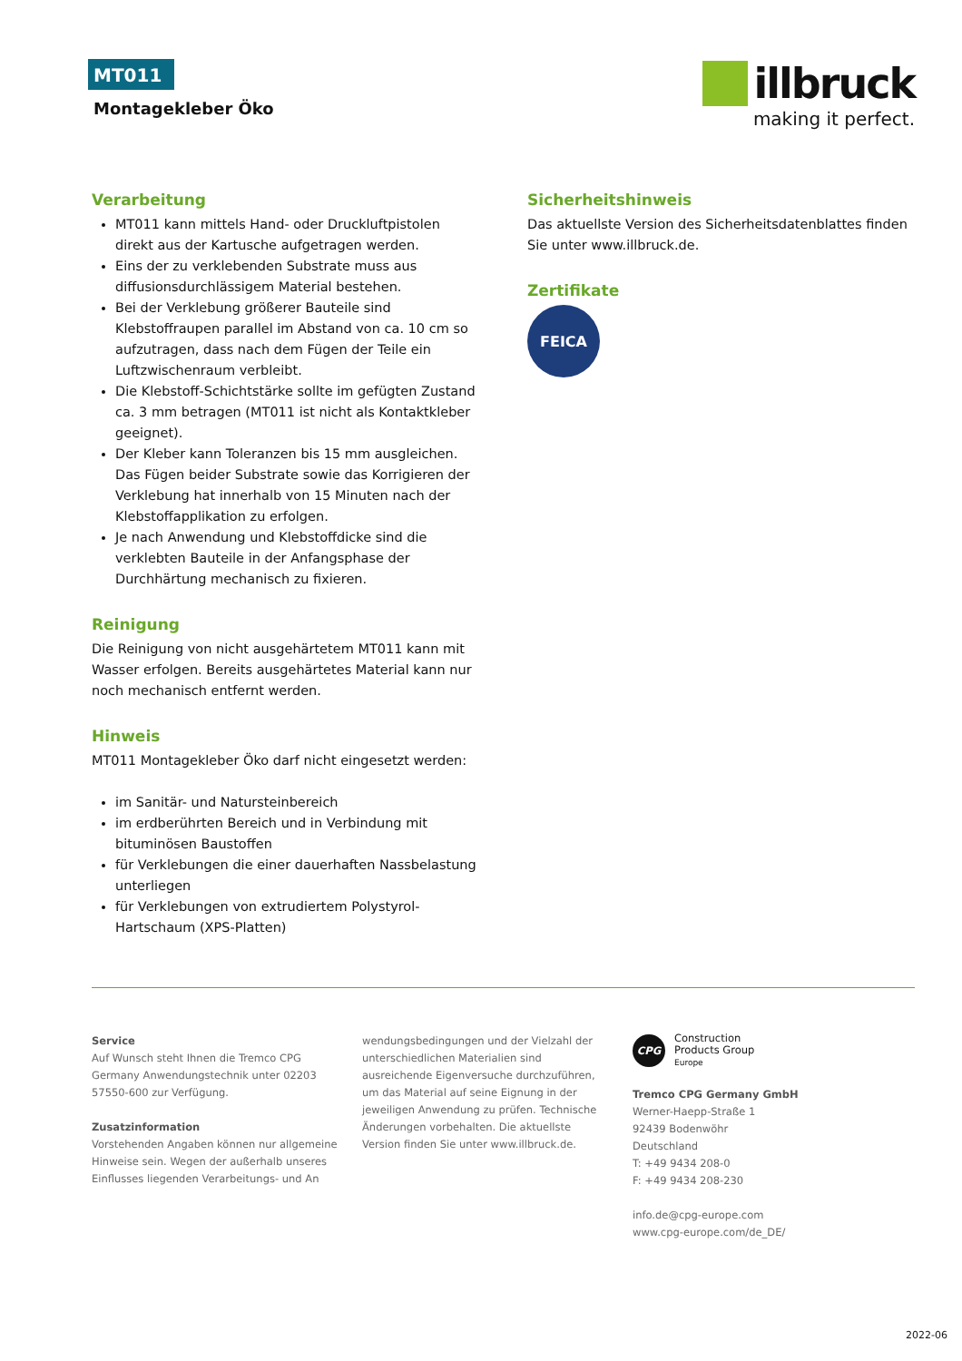MT011
Montagekleber Öko
illbruck
making it perfect.
Verarbeitung
MT011 kann mittels Hand- oder Druckluftpistolen direkt aus der Kartusche aufgetragen werden.
Eins der zu verklebenden Substrate muss aus diffusionsdurchlässigem Material bestehen.
Bei der Verklebung größerer Bauteile sind Klebstoffraupen parallel im Abstand von ca. 10 cm so aufzutragen, dass nach dem Fügen der Teile ein Luftzwischenraum verbleibt.
Die Klebstoff-Schichtstärke sollte im gefügten Zustand ca. 3 mm betragen (MT011 ist nicht als Kontaktkleber geeignet).
Der Kleber kann Toleranzen bis 15 mm ausgleichen. Das Fügen beider Substrate sowie das Korrigieren der Verklebung hat innerhalb von 15 Minuten nach der Klebstoffapplikation zu erfolgen.
Je nach Anwendung und Klebstoffdicke sind die verklebten Bauteile in der Anfangsphase der Durchhärtung mechanisch zu fixieren.
Reinigung
Die Reinigung von nicht ausgehärtetem MT011 kann mit Wasser erfolgen. Bereits ausgehärtetes Material kann nur noch mechanisch entfernt werden.
Hinweis
MT011 Montagekleber Öko darf nicht eingesetzt werden:
im Sanitär- und Natursteinbereich
im erdberührten Bereich und in Verbindung mit bituminösen Baustoffen
für Verklebungen die einer dauerhaften Nassbelastung unterliegen
für Verklebungen von extrudiertem Polystyrol-Hartschaum (XPS-Platten)
Sicherheitshinweis
Das aktuellste Version des Sicherheitsdatenblattes finden Sie unter www.illbruck.de.
Zertifikate
FEICA
Service
Auf Wunsch steht Ihnen die Tremco CPG Germany Anwendungstechnik unter 02203 57550-600 zur Verfügung.
Zusatzinformation
Vorstehenden Angaben können nur allgemeine Hinweise sein. Wegen der außerhalb unseres Einflusses liegenden Verarbeitungs- und An
wendungsbedingungen und der Vielzahl der unterschiedlichen Materialien sind ausreichende Eigenversuche durchzuführen, um das Material auf seine Eignung in der jeweiligen Anwendung zu prüfen. Technische Änderungen vorbehalten. Die aktuellste Version finden Sie unter www.illbruck.de.
CPG
Construction
Products Group
Europe
Tremco CPG Germany GmbH
Werner-Haepp-Straße 1
92439 Bodenwöhr
Deutschland
T: +49 9434 208-0
F: +49 9434 208-230
info.de@cpg-europe.com
www.cpg-europe.com/de_DE/
2022-06